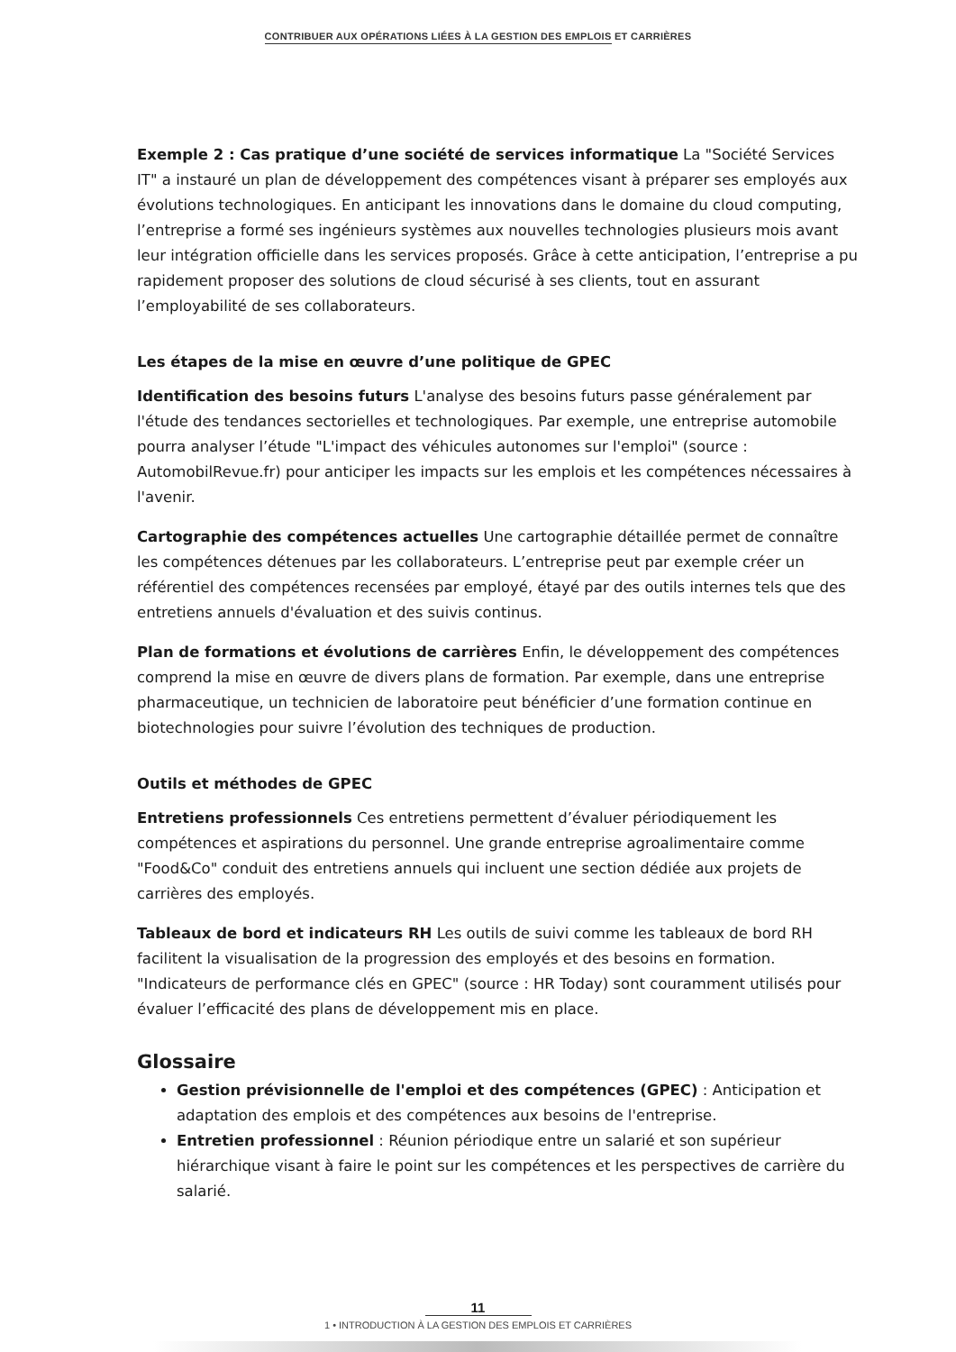CONTRIBUER AUX OPÉRATIONS LIÉES À LA GESTION DES EMPLOIS ET CARRIÈRES
Exemple 2 : Cas pratique d’une société de services informatique La "Société Services IT" a instauré un plan de développement des compétences visant à préparer ses employés aux évolutions technologiques. En anticipant les innovations dans le domaine du cloud computing, l’entreprise a formé ses ingénieurs systèmes aux nouvelles technologies plusieurs mois avant leur intégration officielle dans les services proposés. Grâce à cette anticipation, l’entreprise a pu rapidement proposer des solutions de cloud sécurisé à ses clients, tout en assurant l’employabilité de ses collaborateurs.
Les étapes de la mise en œuvre d’une politique de GPEC
Identification des besoins futurs L'analyse des besoins futurs passe généralement par l'étude des tendances sectorielles et technologiques. Par exemple, une entreprise automobile pourra analyser l’étude "L'impact des véhicules autonomes sur l'emploi" (source : AutomobilRevue.fr) pour anticiper les impacts sur les emplois et les compétences nécessaires à l'avenir.
Cartographie des compétences actuelles Une cartographie détaillée permet de connaître les compétences détenues par les collaborateurs. L’entreprise peut par exemple créer un référentiel des compétences recensées par employé, étayé par des outils internes tels que des entretiens annuels d'évaluation et des suivis continus.
Plan de formations et évolutions de carrières Enfin, le développement des compétences comprend la mise en œuvre de divers plans de formation. Par exemple, dans une entreprise pharmaceutique, un technicien de laboratoire peut bénéficier d’une formation continue en biotechnologies pour suivre l’évolution des techniques de production.
Outils et méthodes de GPEC
Entretiens professionnels Ces entretiens permettent d’évaluer périodiquement les compétences et aspirations du personnel. Une grande entreprise agroalimentaire comme "Food&Co" conduit des entretiens annuels qui incluent une section dédiée aux projets de carrières des employés.
Tableaux de bord et indicateurs RH Les outils de suivi comme les tableaux de bord RH facilitent la visualisation de la progression des employés et des besoins en formation. "Indicateurs de performance clés en GPEC" (source : HR Today) sont couramment utilisés pour évaluer l’efficacité des plans de développement mis en place.
Glossaire
Gestion prévisionnelle de l'emploi et des compétences (GPEC) : Anticipation et adaptation des emplois et des compétences aux besoins de l'entreprise.
Entretien professionnel : Réunion périodique entre un salarié et son supérieur hiérarchique visant à faire le point sur les compétences et les perspectives de carrière du salarié.
11
1 • INTRODUCTION À LA GESTION DES EMPLOIS ET CARRIÈRES